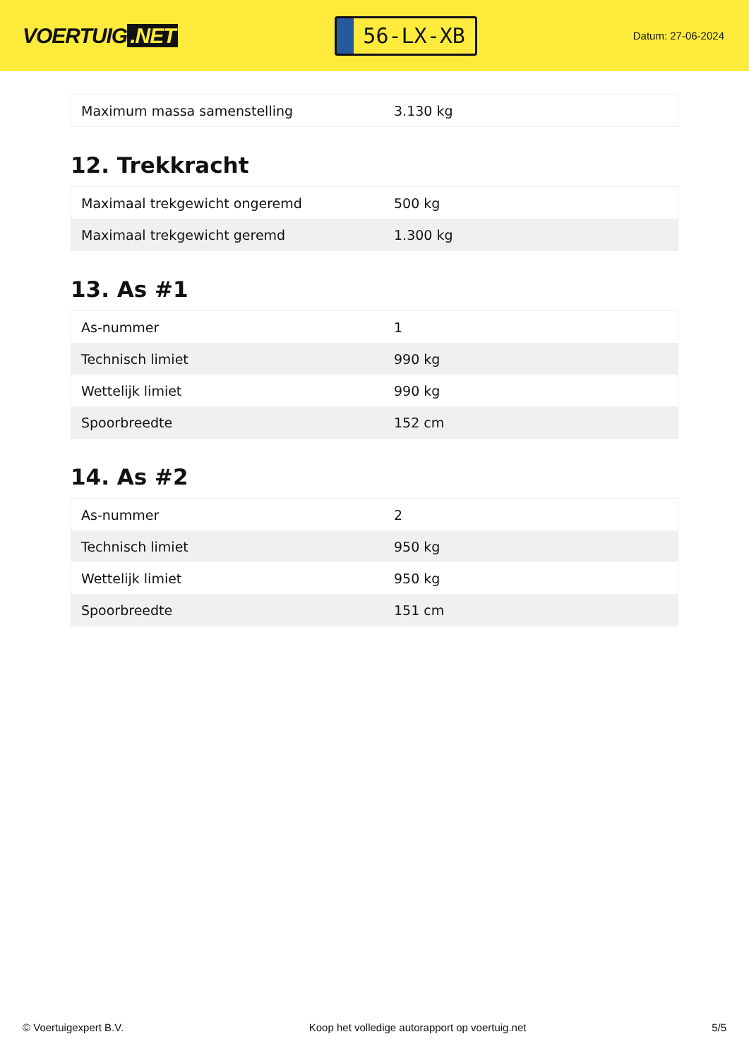VOERTUIG.NET
56-LX-XB
Datum: 27-06-2024
| Maximum massa samenstelling | 3.130 kg |
12. Trekkracht
| Maximaal trekgewicht ongeremd | 500 kg |
| Maximaal trekgewicht geremd | 1.300 kg |
13. As #1
| As-nummer | 1 |
| Technisch limiet | 990 kg |
| Wettelijk limiet | 990 kg |
| Spoorbreedte | 152 cm |
14. As #2
| As-nummer | 2 |
| Technisch limiet | 950 kg |
| Wettelijk limiet | 950 kg |
| Spoorbreedte | 151 cm |
© Voertuigexpert B.V. Koop het volledige autorapport op voertuig.net 5/5